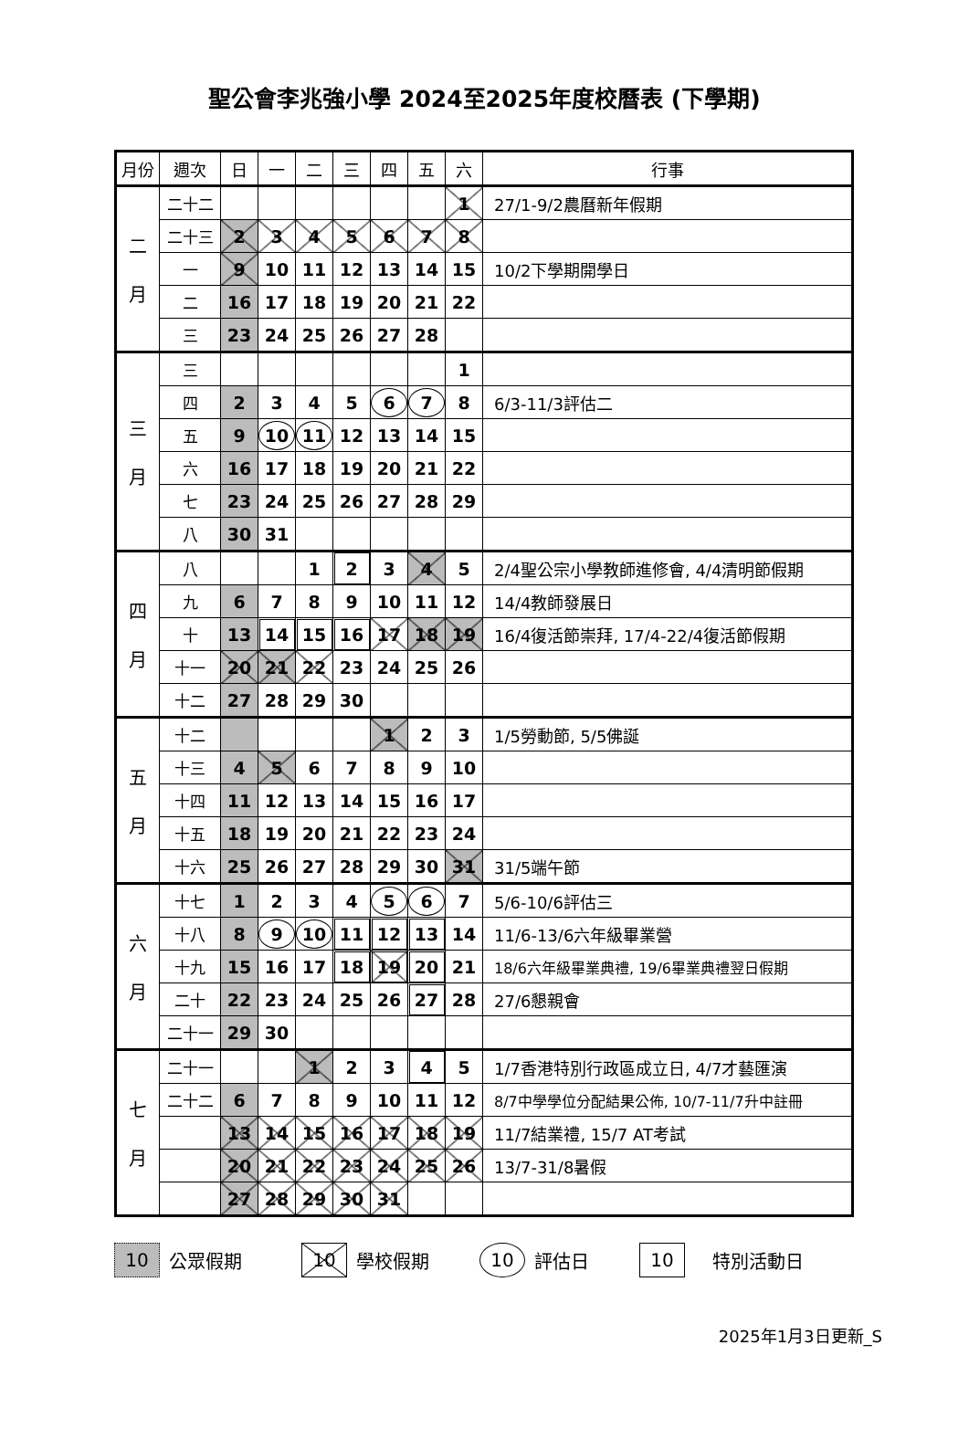聖公會李兆強小學 2024至2025年度校曆表 (下學期)
| 月份 | 週次 | 日 | 一 | 二 | 三 | 四 | 五 | 六 | 行事 |
| --- | --- | --- | --- | --- | --- | --- | --- | --- | --- |
| 二 月 | 二十二 | | | | | | | 1 | 27/1-9/2農曆新年假期 |
| | 二十三 | 2 | 3 | 4 | 5 | 6 | 7 | 8 | |
| | 一 | 9 | 10 | 11 | 12 | 13 | 14 | 15 | 10/2下學期開學日 |
| | 二 | 16 | 17 | 18 | 19 | 20 | 21 | 22 | |
| | 三 | 23 | 24 | 25 | 26 | 27 | 28 | | |
| 三 月 | 三 | | | | | | | 1 | |
| | 四 | 2 | 3 | 4 | 5 | 6 | 7 | 8 | 6/3-11/3評估二 |
| | 五 | 9 | 10 | 11 | 12 | 13 | 14 | 15 | |
| | 六 | 16 | 17 | 18 | 19 | 20 | 21 | 22 | |
| | 七 | 23 | 24 | 25 | 26 | 27 | 28 | 29 | |
| | 八 | 30 | 31 | | | | | | |
| 四 月 | 八 | | | 1 | 2 | 3 | 4 | 5 | 2/4聖公宗小學教師進修會, 4/4清明節假期 |
| | 九 | 6 | 7 | 8 | 9 | 10 | 11 | 12 | 14/4教師發展日 |
| | 十 | 13 | 14 | 15 | 16 | 17 | 18 | 19 | 16/4復活節崇拜, 17/4-22/4復活節假期 |
| | 十一 | 20 | 21 | 22 | 23 | 24 | 25 | 26 | |
| | 十二 | 27 | 28 | 29 | 30 | | | | |
| 五 月 | 十二 | | | | | 1 | 2 | 3 | 1/5勞動節, 5/5佛誕 |
| | 十三 | 4 | 5 | 6 | 7 | 8 | 9 | 10 | |
| | 十四 | 11 | 12 | 13 | 14 | 15 | 16 | 17 | |
| | 十五 | 18 | 19 | 20 | 21 | 22 | 23 | 24 | |
| | 十六 | 25 | 26 | 27 | 28 | 29 | 30 | 31 | 31/5端午節 |
| 六 月 | 十七 | 1 | 2 | 3 | 4 | 5 | 6 | 7 | 5/6-10/6評估三 |
| | 十八 | 8 | 9 | 10 | 11 | 12 | 13 | 14 | 11/6-13/6六年級畢業營 |
| | 十九 | 15 | 16 | 17 | 18 | 19 | 20 | 21 | 18/6六年級畢業典禮, 19/6畢業典禮翌日假期 |
| | 二十 | 22 | 23 | 24 | 25 | 26 | 27 | 28 | 27/6懇親會 |
| | 二十一 | 29 | 30 | | | | | | |
| 七 月 | 二十一 | | | 1 | 2 | 3 | 4 | 5 | 1/7香港特別行政區成立日, 4/7才藝匯演 |
| | 二十二 | 6 | 7 | 8 | 9 | 10 | 11 | 12 | 8/7中學學位分配結果公佈, 10/7-11/7升中註冊 |
| | | 13 | 14 | 15 | 16 | 17 | 18 | 19 | 11/7結業禮, 15/7 AT考試 |
| | | 20 | 21 | 22 | 23 | 24 | 25 | 26 | 13/7-31/8暑假 |
| | | 27 | 28 | 29 | 30 | 31 | | | |
10 公眾假期 10 學校假期 10 評估日 10 特別活動日
2025年1月3日更新_S